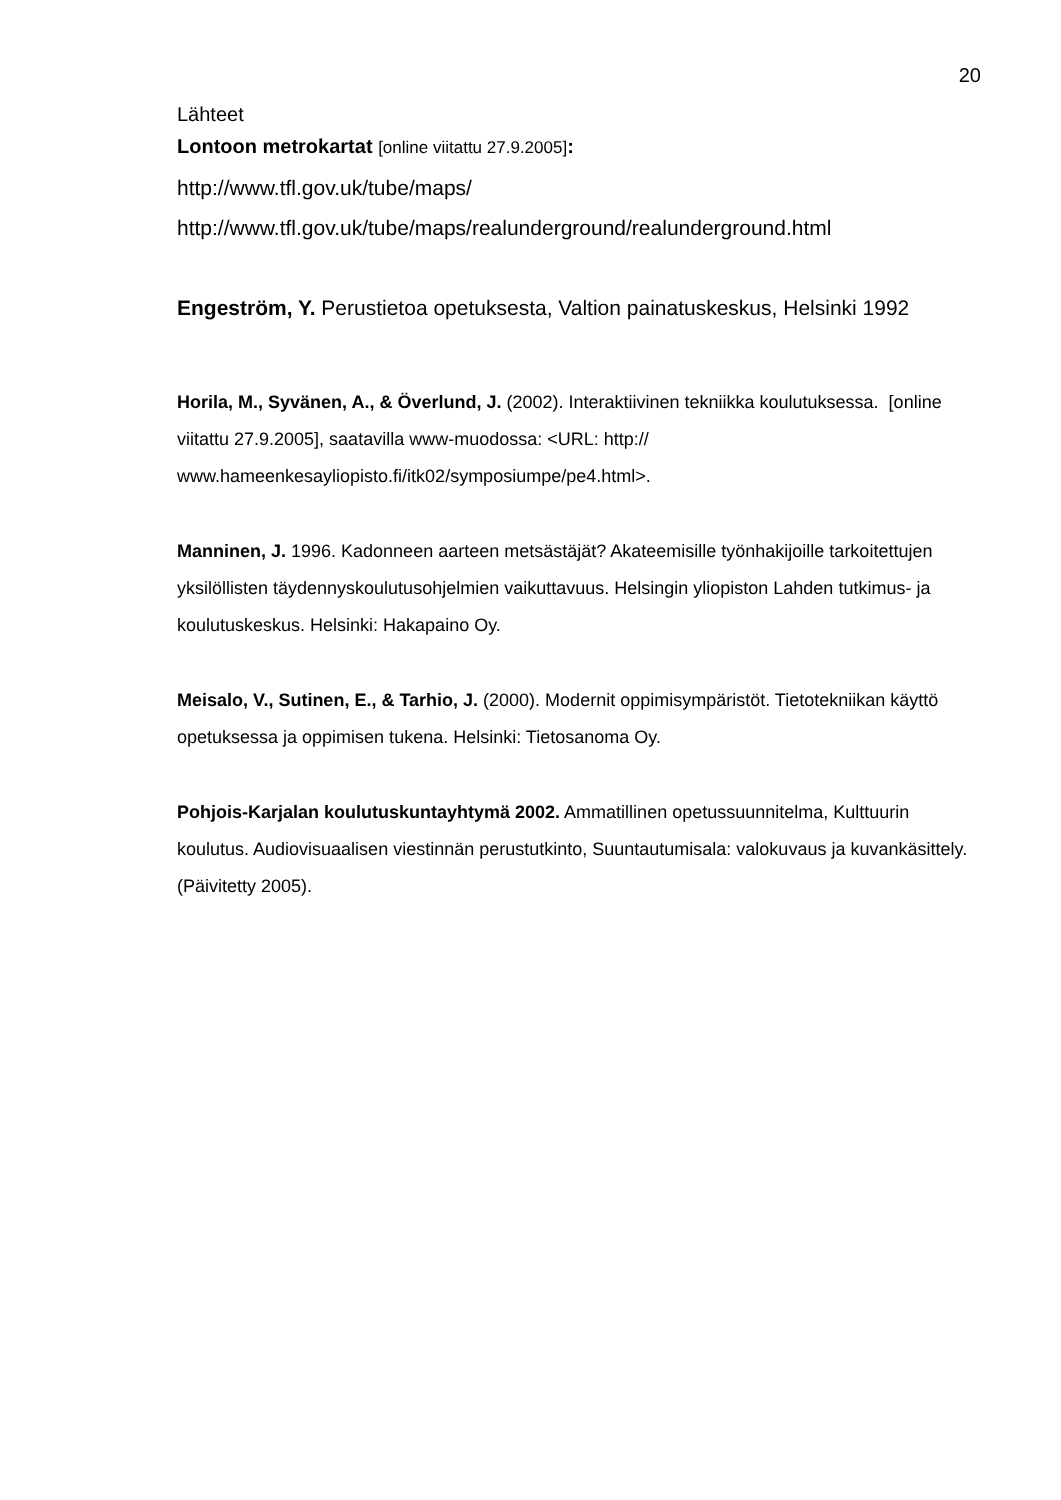20
Lähteet
Lontoon metrokartat [online viitattu 27.9.2005]:
http://www.tfl.gov.uk/tube/maps/
http://www.tfl.gov.uk/tube/maps/realunderground/realunderground.html
Engeström, Y. Perustietoa opetuksesta, Valtion painatuskeskus, Helsinki 1992
Horila, M., Syvänen, A., & Överlund, J. (2002). Interaktiivinen tekniikka koulutuksessa. [online viitattu 27.9.2005], saatavilla www-muodossa: <URL: http:// www.hameenkesayliopisto.fi/itk02/symposiumpe/pe4.html>.
Manninen, J. 1996. Kadonneen aarteen metsästäjät? Akateemisille työnhakijoille tarkoitettujen yksilöllisten täydennyskoulutusohjelmien vaikuttavuus. Helsingin yliopiston Lahden tutkimus- ja koulutuskeskus. Helsinki: Hakapaino Oy.
Meisalo, V., Sutinen, E., & Tarhio, J. (2000). Modernit oppimisympäristöt. Tietotekniikan käyttö opetuksessa ja oppimisen tukena. Helsinki: Tietosanoma Oy.
Pohjois-Karjalan koulutuskuntayhtymä 2002. Ammatillinen opetussuunnitelma, Kulttuurin koulutus. Audiovisuaalisen viestinnän perustutkinto, Suuntautumisala: valokuvaus ja kuvankäsittely. (Päivitetty 2005).